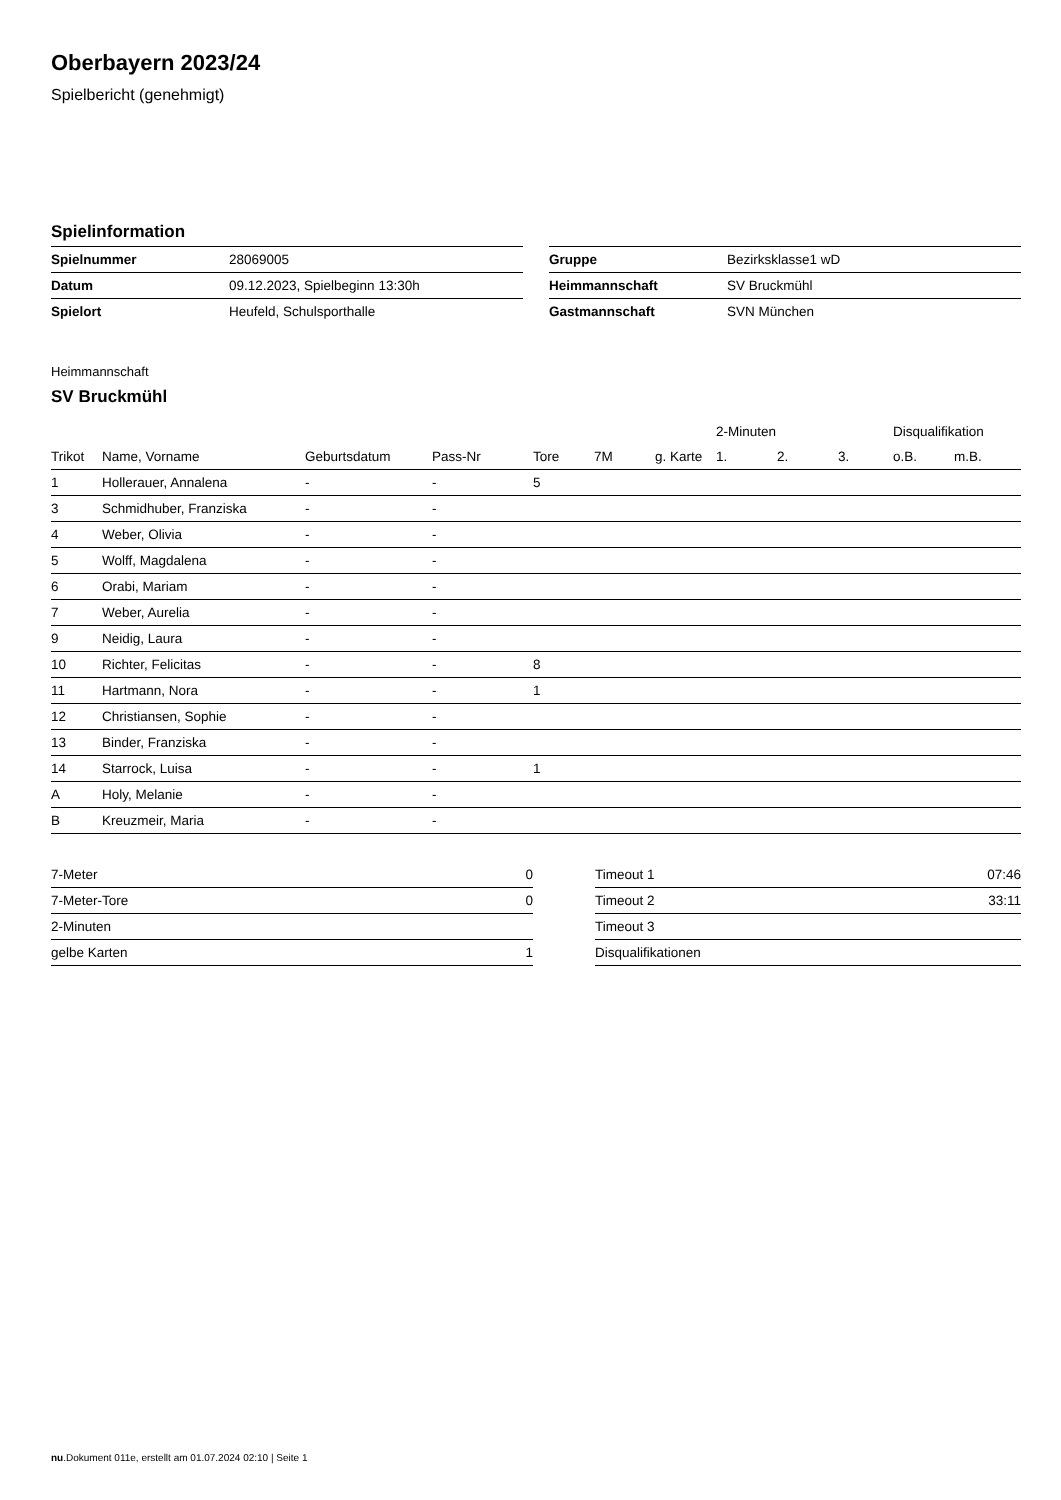Oberbayern 2023/24
Spielbericht (genehmigt)
Spielinformation
| Spielnummer | 28069005 |
| Datum | 09.12.2023, Spielbeginn 13:30h |
| Spielort | Heufeld, Schulsporthalle |
| Gruppe | Bezirksklasse1 wD |
| Heimmannschaft | SV Bruckmühl |
| Gastmannschaft | SVN München |
Heimmannschaft
SV Bruckmühl
| | | | | | | | 2-Minuten | | | Disqualifikation | |
| --- | --- | --- | --- | --- | --- | --- | --- | --- | --- | --- | --- |
| Trikot | Name, Vorname | Geburtsdatum | Pass-Nr | Tore | 7M | g. Karte | 1. | 2. | 3. | o.B. | m.B. |
| 1 | Hollerauer, Annalena | - | - | 5 | | | | | | | |
| 3 | Schmidhuber, Franziska | - | - | | | | | | | | |
| 4 | Weber, Olivia | - | - | | | | | | | | |
| 5 | Wolff, Magdalena | - | - | | | | | | | | |
| 6 | Orabi, Mariam | - | - | | | | | | | | |
| 7 | Weber, Aurelia | - | - | | | | | | | | |
| 9 | Neidig, Laura | - | - | | | | | | | | |
| 10 | Richter, Felicitas | - | - | 8 | | | | | | | |
| 11 | Hartmann, Nora | - | - | 1 | | | | | | | |
| 12 | Christiansen, Sophie | - | - | | | | | | | | |
| 13 | Binder, Franziska | - | - | | | | | | | | |
| 14 | Starrock, Luisa | - | - | 1 | | | | | | | |
| A | Holy, Melanie | - | - | | | | | | | | |
| B | Kreuzmeir, Maria | - | - | | | | | | | | |
| 7-Meter | 0 |
| 7-Meter-Tore | 0 |
| 2-Minuten | |
| gelbe Karten | 1 |
| Timeout 1 | 07:46 |
| Timeout 2 | 33:11 |
| Timeout 3 | |
| Disqualifikationen | |
nu.Dokument 011e, erstellt am 01.07.2024 02:10 | Seite 1